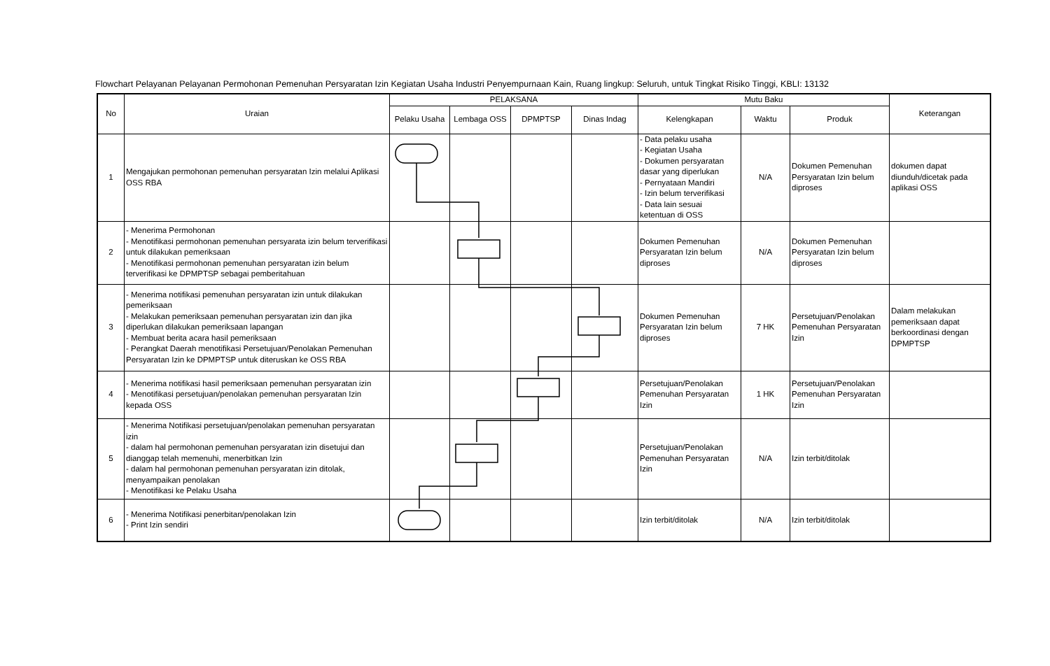Flowchart Pelayanan Pelayanan Permohonan Pemenuhan Persyaratan Izin Kegiatan Usaha Industri Penyempurnaan Kain, Ruang lingkup: Seluruh, untuk Tingkat Risiko Tinggi, KBLI: 13132
| No | Uraian | PELAKSANA | | | | Mutu Baku | | | Keterangan |
| --- | --- | --- | --- | --- | --- | --- | --- | --- | --- |
| | | Pelaku Usaha | Lembaga OSS | DPMPTSP | Dinas Indag | Kelengkapan | Waktu | Produk | |
| 1 | Mengajukan permohonan pemenuhan persyaratan Izin melalui Aplikasi OSS RBA | | | | | - Data pelaku usaha - Kegiatan Usaha - Dokumen persyaratan dasar yang diperlukan - Pernyataan Mandiri - Izin belum terverifikasi - Data lain sesuai ketentuan di OSS | N/A | Dokumen Pemenuhan Persyaratan Izin belum diproses | dokumen dapat diunduh/dicetak pada aplikasi OSS |
| 2 | - Menerima Permohonan - Menotifikasi permohonan pemenuhan persyarata izin belum terverifikasi untuk dilakukan pemeriksaan - Menotifikasi permohonan pemenuhan persyaratan izin belum terverifikasi ke DPMPTSP sebagai pemberitahuan | | | | | Dokumen Pemenuhan Persyaratan Izin belum diproses | N/A | Dokumen Pemenuhan Persyaratan Izin belum diproses | |
| 3 | - Menerima notifikasi pemenuhan persyaratan izin untuk dilakukan pemeriksaan - Melakukan pemeriksaan pemenuhan persyaratan izin dan jika diperlukan dilakukan pemeriksaan lapangan - Membuat berita acara hasil pemeriksaan - Perangkat Daerah menotifikasi Persetujuan/Penolakan Pemenuhan Persyaratan Izin ke DPMPTSP untuk diteruskan ke OSS RBA | | | | | Dokumen Pemenuhan Persyaratan Izin belum diproses | 7 HK | Persetujuan/Penolakan Pemenuhan Persyaratan Izin | Dalam melakukan pemeriksaan dapat berkoordinasi dengan DPMPTSP |
| 4 | - Menerima notifikasi hasil pemeriksaan pemenuhan persyaratan izin - Menotifikasi persetujuan/penolakan pemenuhan persyaratan Izin kepada OSS | | | | | Persetujuan/Penolakan Pemenuhan Persyaratan Izin | 1 HK | Persetujuan/Penolakan Pemenuhan Persyaratan Izin | |
| 5 | - Menerima Notifikasi persetujuan/penolakan pemenuhan persyaratan izin - dalam hal permohonan pemenuhan persyaratan izin disetujui dan dianggap telah memenuhi, menerbitkan Izin - dalam hal permohonan pemenuhan persyaratan izin ditolak, menyampaikan penolakan - Menotifikasi ke Pelaku Usaha | | | | | Persetujuan/Penolakan Pemenuhan Persyaratan Izin | N/A | Izin terbit/ditolak | |
| 6 | - Menerima Notifikasi penerbitan/penolakan Izin - Print Izin sendiri | | | | | Izin terbit/ditolak | N/A | Izin terbit/ditolak | |